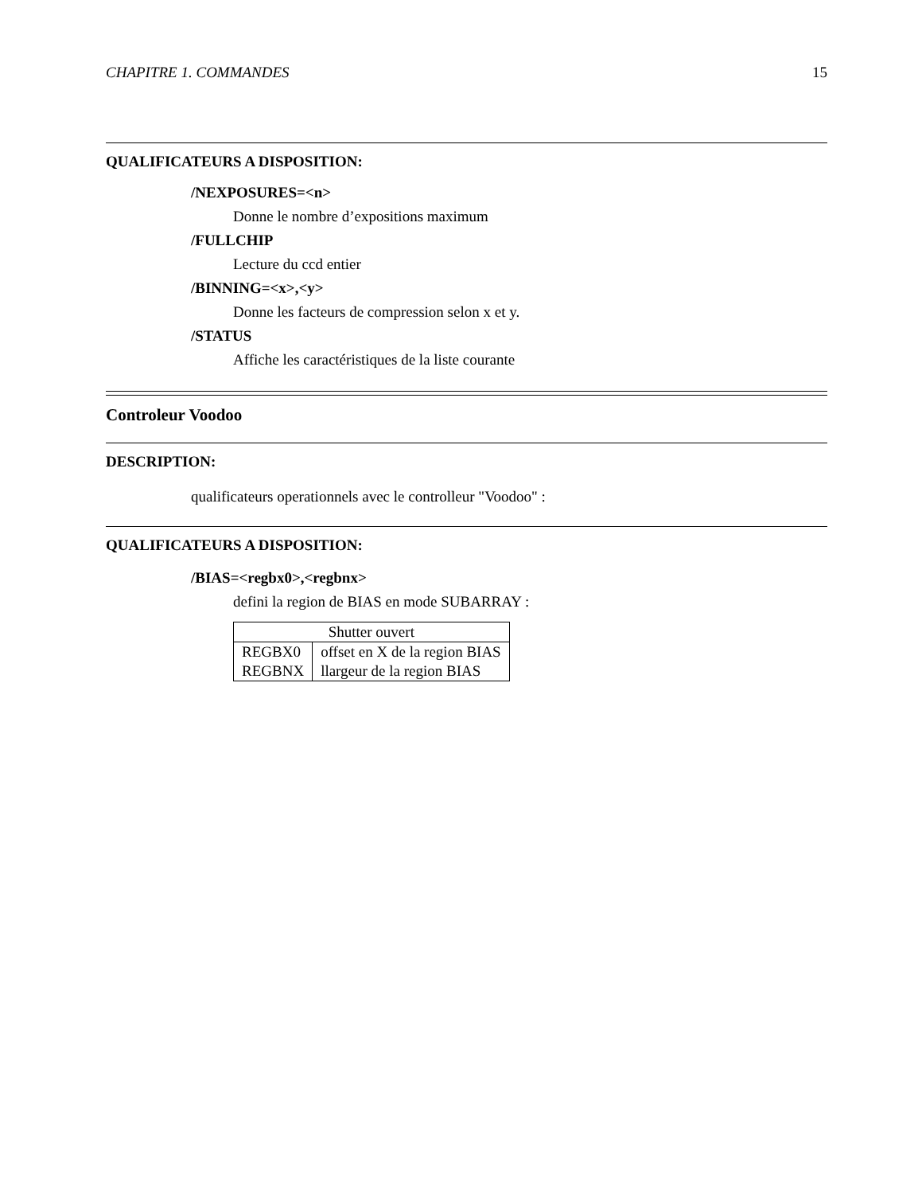CHAPITRE 1. COMMANDES 15
QUALIFICATEURS A DISPOSITION:
/NEXPOSURES=<n>
Donne le nombre d’expositions maximum
/FULLCHIP
Lecture du ccd entier
/BINNING=<x>,<y>
Donne les facteurs de compression selon x et y.
/STATUS
Affiche les caractéristiques de la liste courante
Controleur Voodoo
DESCRIPTION:
qualificateurs operationnels avec le controlleur "Voodoo" :
QUALIFICATEURS A DISPOSITION:
/BIAS=<regbx0>,<regbnx>
defini la region de BIAS en mode SUBARRAY :
| Shutter ouvert | |
| --- | --- |
| REGBX0 | offset en X de la region BIAS |
| REGBNX | llargeur de la region BIAS |